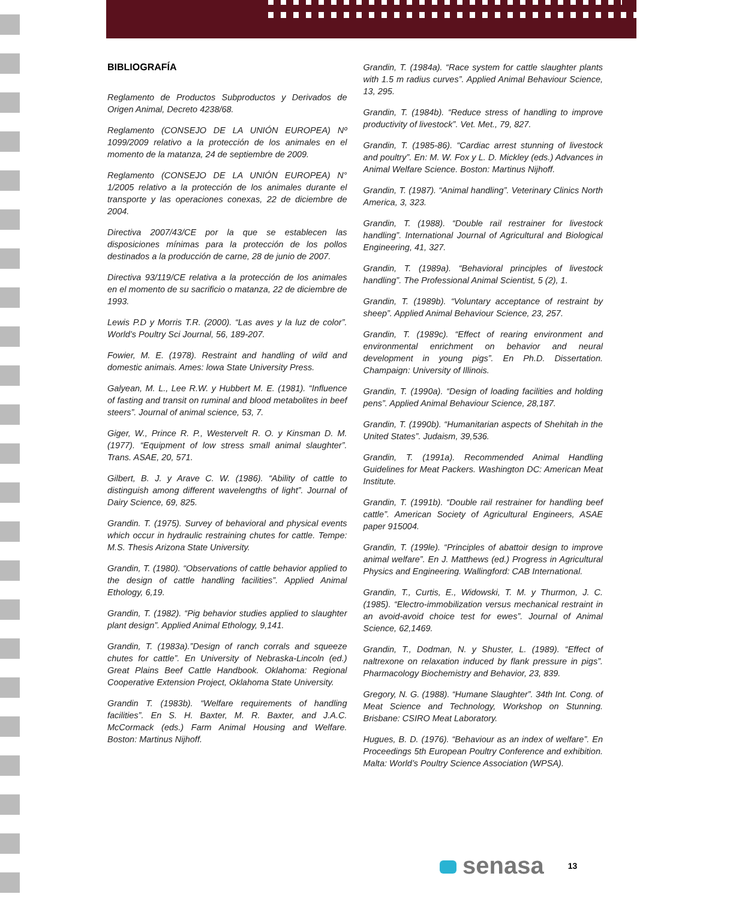BIBLIOGRAFÍA
Reglamento de Productos Subproductos y Derivados de Origen Animal, Decreto 4238/68.
Reglamento (CONSEJO DE LA UNIÓN EUROPEA) Nº 1099/2009 relativo a la protección de los animales en el momento de la matanza, 24 de septiembre de 2009.
Reglamento (CONSEJO DE LA UNIÓN EUROPEA) N° 1/2005 relativo a la protección de los animales durante el transporte y las operaciones conexas, 22 de diciembre de 2004.
Directiva 2007/43/CE por la que se establecen las disposiciones mínimas para la protección de los pollos destinados a la producción de carne, 28 de junio de 2007.
Directiva 93/119/CE relativa a la protección de los animales en el momento de su sacrificio o matanza, 22 de diciembre de 1993.
Lewis P.D y Morris T.R. (2000). “Las aves y la luz de color”. World’s Poultry Sci Journal, 56, 189-207.
Fowier, M. E. (1978). Restraint and handling of wild and domestic animais. Ames: lowa State University Press.
Galyean, M. L., Lee R.W. y Hubbert M. E. (1981). “Influence of fasting and transit on ruminal and blood metabolites in beef steers”. Journal of animal science, 53, 7.
Giger, W., Prince R. P., Westervelt R. O. y Kinsman D. M. (1977). “Equipment of low stress small animal slaughter”. Trans. ASAE, 20, 571.
Gilbert, B. J. y Arave C. W. (1986). “Ability of cattle to distinguish among different wavelengths of light”. Journal of Dairy Science, 69, 825.
Grandin. T. (1975). Survey of behavioral and physical events which occur in hydraulic restraining chutes for cattle. Tempe: M.S. Thesis Arizona State University.
Grandin, T. (1980). “Observations of cattle behavior applied to the design of cattle handling facilities”. Applied Animal Ethology, 6,19.
Grandin, T. (1982). “Pig behavior studies applied to slaughter plant design”. Applied Animal Ethology, 9,141.
Grandin, T. (1983a).”Design of ranch corrals and squeeze chutes for cattle”. En University of Nebraska-Lincoln (ed.) Great Plains Beef Cattle Handbook. Oklahoma: Regional Cooperative Extension Project, Oklahoma State University.
Grandin T. (1983b). “Welfare requirements of handling facilities”. En S. H. Baxter, M. R. Baxter, and J.A.C. McCormack (eds.) Farm Animal Housing and Welfare. Boston: Martinus Nijhoff.
Grandin, T. (1984a). “Race system for cattle slaughter plants with 1.5 m radius curves”. Applied Animal Behaviour Science, 13, 295.
Grandin, T. (1984b). “Reduce stress of handling to improve productivity of livestock”. Vet. Met., 79, 827.
Grandin, T. (1985-86). “Cardiac arrest stunning of livestock and poultry”. En: M. W. Fox y L. D. Mickley (eds.) Advances in Animal Welfare Science. Boston: Martinus Nijhoff.
Grandin, T. (1987). “Animal handling”. Veterinary Clinics North America, 3, 323.
Grandin, T. (1988). “Double rail restrainer for livestock handling”. International Journal of Agricultural and Biological Engineering, 41, 327.
Grandin, T. (1989a). “Behavioral principles of livestock handling”. The Professional Animal Scientist, 5 (2), 1.
Grandin, T. (1989b). “Voluntary acceptance of restraint by sheep”. Applied Animal Behaviour Science, 23, 257.
Grandin, T. (1989c). “Effect of rearing environment and environmental enrichment on behavior and neural development in young pigs”. En Ph.D. Dissertation. Champaign: University of Illinois.
Grandin, T. (1990a). “Design of loading facilities and holding pens”. Applied Animal Behaviour Science, 28,187.
Grandin, T. (1990b). “Humanitarian aspects of Shehitah in the United States”. Judaism, 39,536.
Grandin, T. (1991a). Recommended Animal Handling Guidelines for Meat Packers. Washington DC: American Meat Institute.
Grandin, T. (1991b). “Double rail restrainer for handling beef cattle”. American Society of Agricultural Engineers, ASAE paper 915004.
Grandin, T. (199le). “Principles of abattoir design to improve animal welfare”. En J. Matthews (ed.) Progress in Agricultural Physics and Engineering. Wallingford: CAB International.
Grandin, T., Curtis, E., Widowski, T. M. y Thurmon, J. C. (1985). “Electro-immobilization versus mechanical restraint in an avoid-avoid choice test for ewes”. Journal of Animal Science, 62,1469.
Grandin, T., Dodman, N. y Shuster, L. (1989). “Effect of naltrexone on relaxation induced by flank pressure in pigs”. Pharmacology Biochemistry and Behavior, 23, 839.
Gregory, N. G. (1988). “Humane Slaughter”. 34th Int. Cong. of Meat Science and Technology, Workshop on Stunning. Brisbane: CSIRO Meat Laboratory.
Hugues, B. D. (1976). “Behaviour as an index of welfare”. En Proceedings 5th European Poultry Conference and exhibition. Malta: World’s Poultry Science Association (WPSA).
senasa
13